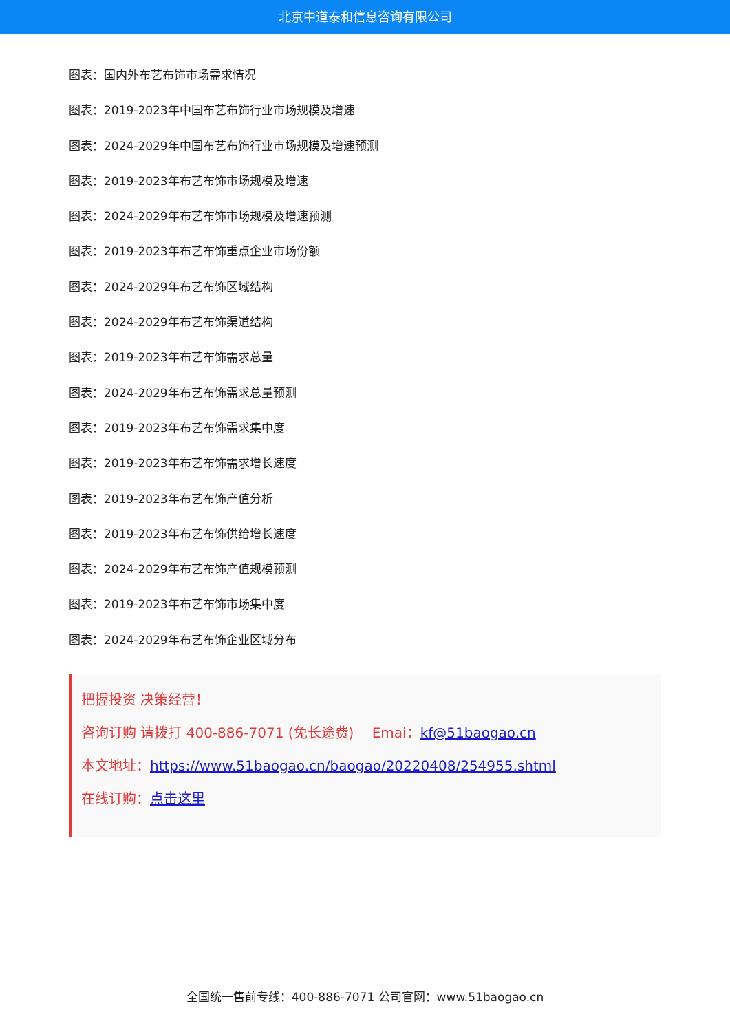北京中道泰和信息咨询有限公司
图表：国内外布艺布饰市场需求情况
图表：2019-2023年中国布艺布饰行业市场规模及增速
图表：2024-2029年中国布艺布饰行业市场规模及增速预测
图表：2019-2023年布艺布饰市场规模及增速
图表：2024-2029年布艺布饰市场规模及增速预测
图表：2019-2023年布艺布饰重点企业市场份额
图表：2024-2029年布艺布饰区域结构
图表：2024-2029年布艺布饰渠道结构
图表：2019-2023年布艺布饰需求总量
图表：2024-2029年布艺布饰需求总量预测
图表：2019-2023年布艺布饰需求集中度
图表：2019-2023年布艺布饰需求增长速度
图表：2019-2023年布艺布饰产值分析
图表：2019-2023年布艺布饰供给增长速度
图表：2024-2029年布艺布饰产值规模预测
图表：2019-2023年布艺布饰市场集中度
图表：2024-2029年布艺布饰企业区域分布
把握投资 决策经营！
咨询订购 请拨打 400-886-7071 (免长途费)　 Emai：kf@51baogao.cn
本文地址：https://www.51baogao.cn/baogao/20220408/254955.shtml
在线订购：点击这里
全国统一售前专线：400-886-7071 公司官网：www.51baogao.cn